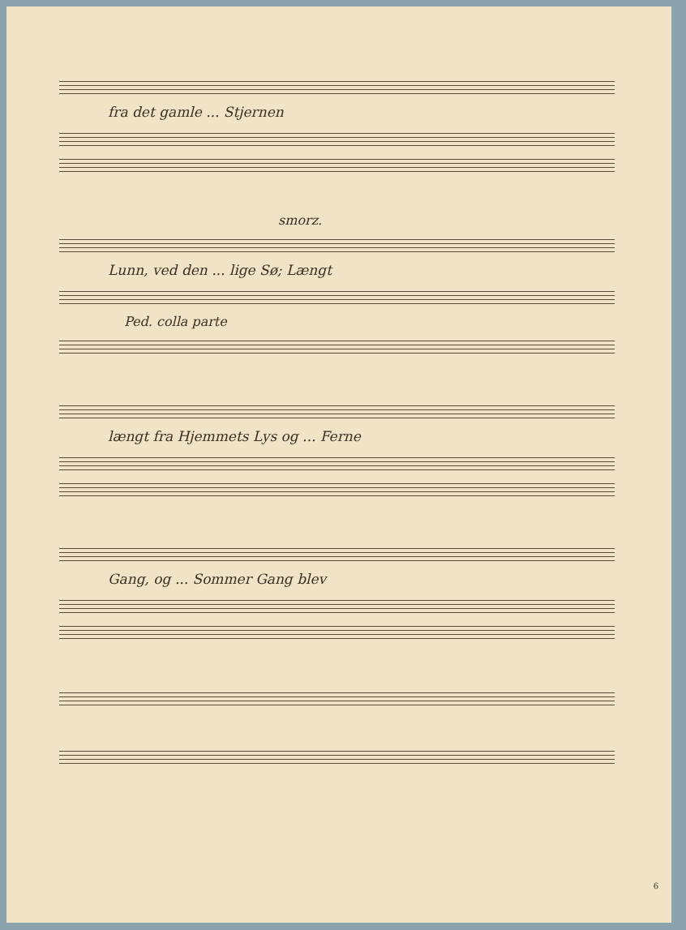fra det gamle ... Stjernen
smorz.
Lunn, ved den ... lige Sø; Længt
Ped. colla parte
længt fra Hjemmets Lys og ... Ferne
Gang, og ... Sommer Gang blev
6